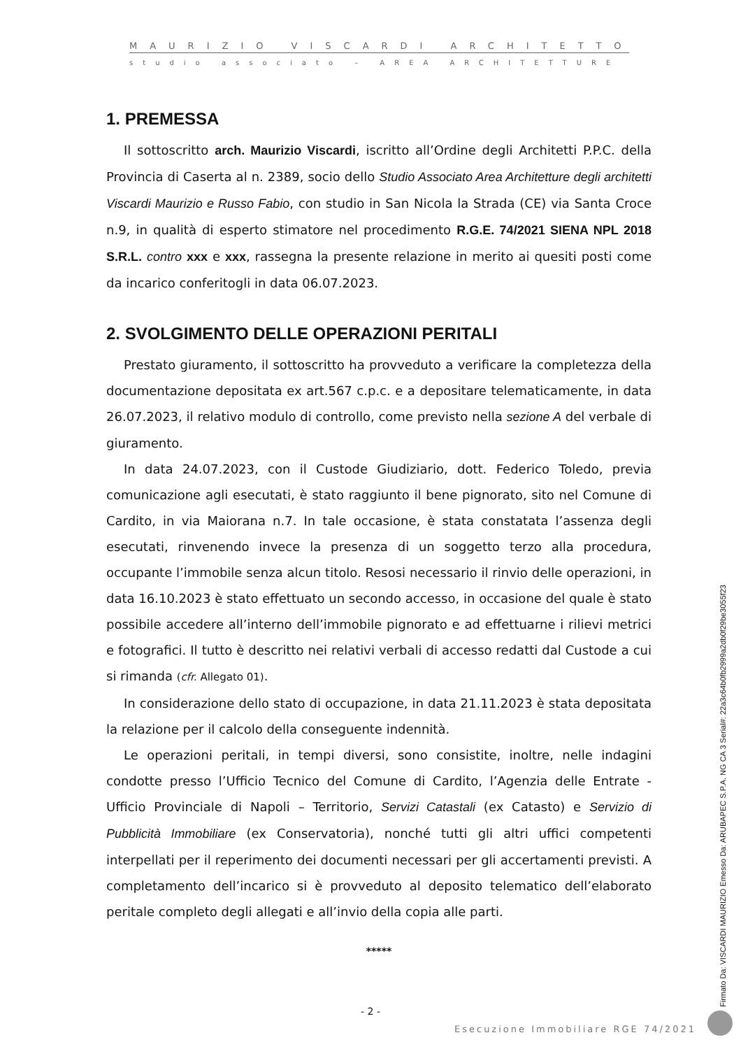MAURIZIO VISCARDI ARCHITETTO
studio associato – AREA ARCHITETTURE -
1. PREMESSA
Il sottoscritto arch. Maurizio Viscardi, iscritto all’Ordine degli Architetti P.P.C. della Provincia di Caserta al n. 2389, socio dello Studio Associato Area Architetture degli architetti Viscardi Maurizio e Russo Fabio, con studio in San Nicola la Strada (CE) via Santa Croce n.9, in qualità di esperto stimatore nel procedimento R.G.E. 74/2021 SIENA NPL 2018 S.R.L. contro xxx e xxx, rassegna la presente relazione in merito ai quesiti posti come da incarico conferitogli in data 06.07.2023.
2. SVOLGIMENTO DELLE OPERAZIONI PERITALI
Prestato giuramento, il sottoscritto ha provveduto a verificare la completezza della documentazione depositata ex art.567 c.p.c. e a depositare telematicamente, in data 26.07.2023, il relativo modulo di controllo, come previsto nella sezione A del verbale di giuramento.
In data 24.07.2023, con il Custode Giudiziario, dott. Federico Toledo, previa comunicazione agli esecutati, è stato raggiunto il bene pignorato, sito nel Comune di Cardito, in via Maiorana n.7. In tale occasione, è stata constatata l’assenza degli esecutati, rinvenendo invece la presenza di un soggetto terzo alla procedura, occupante l’immobile senza alcun titolo. Resosi necessario il rinvio delle operazioni, in data 16.10.2023 è stato effettuato un secondo accesso, in occasione del quale è stato possibile accedere all’interno dell’immobile pignorato e ad effettuarne i rilievi metrici e fotografici. Il tutto è descritto nei relativi verbali di accesso redatti dal Custode a cui si rimanda (cfr. Allegato 01).
In considerazione dello stato di occupazione, in data 21.11.2023 è stata depositata la relazione per il calcolo della conseguente indennità.
Le operazioni peritali, in tempi diversi, sono consistite, inoltre, nelle indagini condotte presso l’Ufficio Tecnico del Comune di Cardito, l’Agenzia delle Entrate - Ufficio Provinciale di Napoli – Territorio, Servizi Catastali (ex Catasto) e Servizio di Pubblicità Immobiliare (ex Conservatoria), nonché tutti gli altri uffici competenti interpellati per il reperimento dei documenti necessari per gli accertamenti previsti. A completamento dell’incarico si è provveduto al deposito telematico dell’elaborato peritale completo degli allegati e all’invio della copia alle parti.
*****
- 2 -
Esecuzione Immobiliare RGE 74/2021
Firmato Da: VISCARDI MAURIZIO Emesso Da: ARUBAPEC S.P.A. NG CA 3 Serial#: 22a3c64b0fb2999a2db0f29be3055f23